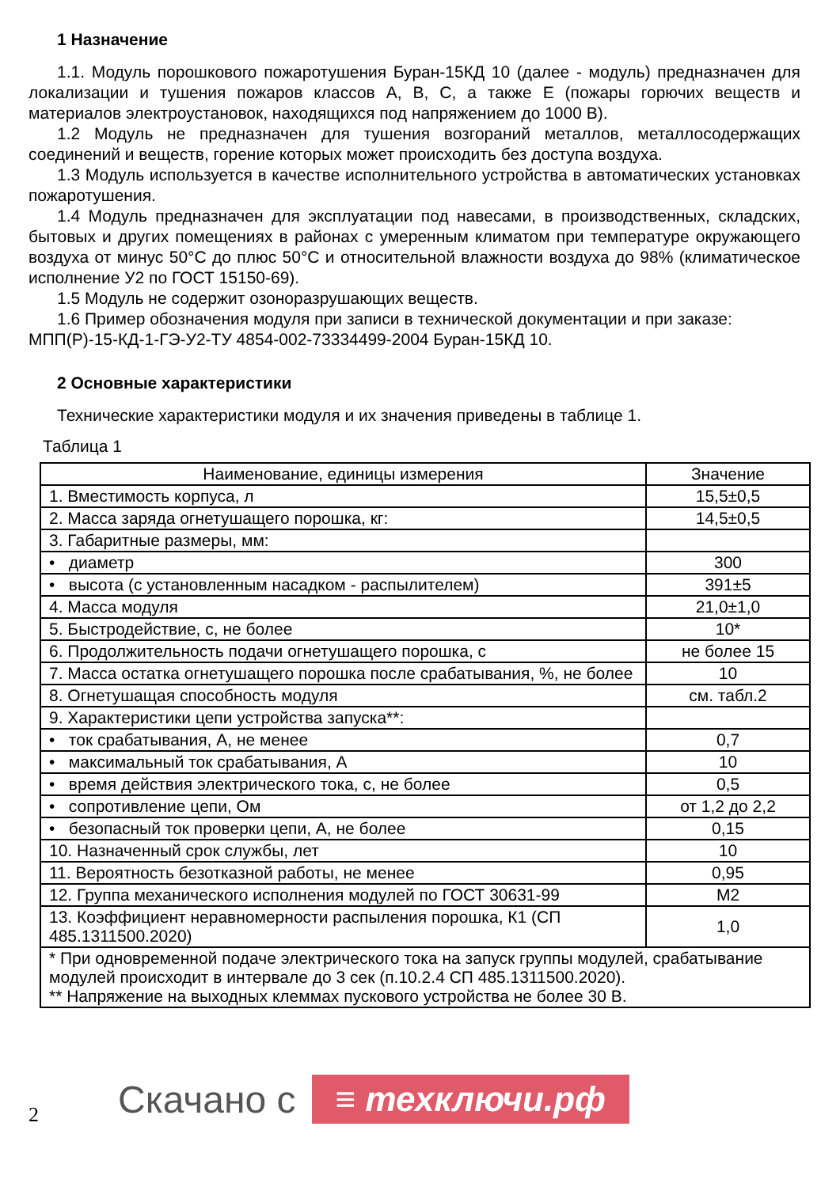1 Назначение
1.1. Модуль порошкового пожаротушения Буран-15КД 10 (далее - модуль) предназначен для локализации и тушения пожаров классов А, В, С, а также Е (пожары горючих веществ и материалов электроустановок, находящихся под напряжением до 1000 В).
1.2 Модуль не предназначен для тушения возгораний металлов, металлосодержащих соединений и веществ, горение которых может происходить без доступа воздуха.
1.3 Модуль используется в качестве исполнительного устройства в автоматических установках пожаротушения.
1.4 Модуль предназначен для эксплуатации под навесами, в производственных, складских, бытовых и других помещениях в районах с умеренным климатом при температуре окружающего воздуха от минус 50°С до плюс 50°С и относительной влажности воздуха до 98% (климатическое исполнение У2 по ГОСТ 15150-69).
1.5 Модуль не содержит озоноразрушающих веществ.
1.6 Пример обозначения модуля при записи в технической документации и при заказе:
МПП(Р)-15-КД-1-ГЭ-У2-ТУ 4854-002-73334499-2004 Буран-15КД 10.
2 Основные характеристики
Технические характеристики модуля и их значения приведены в таблице 1.
Таблица 1
| Наименование, единицы измерения | Значение |
| --- | --- |
| 1. Вместимость корпуса, л | 15,5±0,5 |
| 2. Масса заряда огнетушащего порошка, кг: | 14,5±0,5 |
| 3. Габаритные размеры, мм: | |
| • диаметр | 300 |
| • высота (с установленным насадком - распылителем) | 391±5 |
| 4. Масса модуля | 21,0±1,0 |
| 5. Быстродействие, с, не более | 10* |
| 6. Продолжительность подачи огнетушащего порошка, с | не более 15 |
| 7. Масса остатка огнетушащего порошка после срабатывания, %, не более | 10 |
| 8. Огнетушащая способность модуля | см. табл.2 |
| 9. Характеристики цепи устройства запуска**: | |
| • ток срабатывания, А, не менее | 0,7 |
| • максимальный ток срабатывания, А | 10 |
| • время действия электрического тока, с, не более | 0,5 |
| • сопротивление цепи, Ом | от 1,2 до 2,2 |
| • безопасный ток проверки цепи, А, не более | 0,15 |
| 10. Назначенный срок службы, лет | 10 |
| 11. Вероятность безотказной работы, не менее | 0,95 |
| 12. Группа механического исполнения модулей по ГОСТ 30631-99 | М2 |
| 13. Коэффициент неравномерности распыления порошка, К1 (СП 485.1311500.2020) | 1,0 |
| * При одновременной подаче электрического тока на запуск группы модулей, срабатывание модулей происходит в интервале до 3 сек (п.10.2.4 СП 485.1311500.2020). ** Напряжение на выходных клеммах пускового устройства не более 30 В. | |
2 Скачано с ≡ техключи.рф